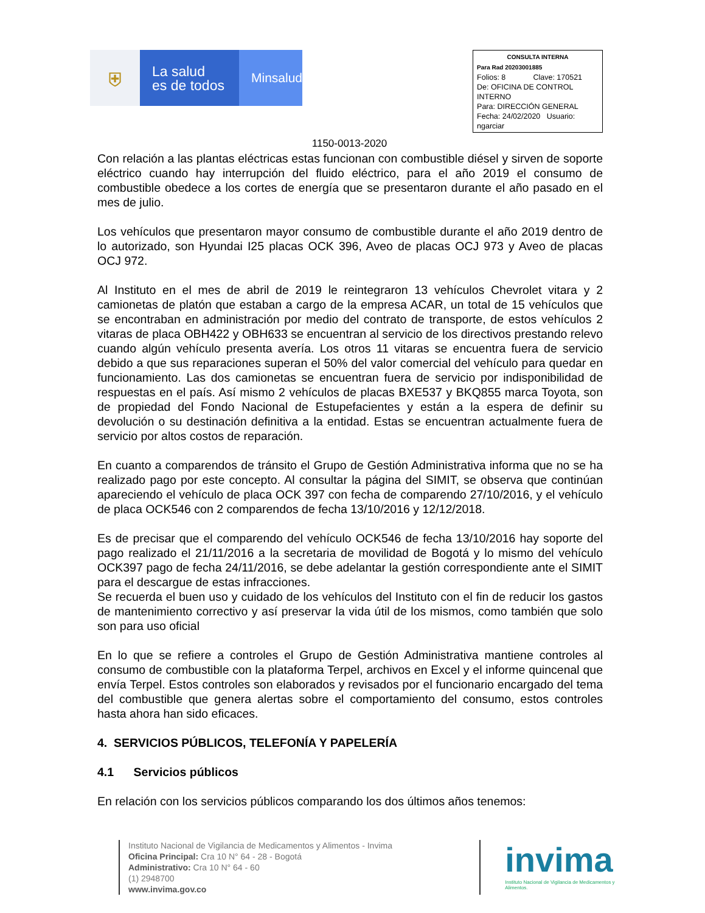⛨
La salud
es de todos
Minsalud
CONSULTA INTERNA
Para Rad 20203001885
Folios: 8 Clave: 170521
De: OFICINA DE CONTROL INTERNO
Para: DIRECCIÓN GENERAL
Fecha: 24/02/2020 Usuario: ngarciar
1150-0013-2020
Con relación a las plantas eléctricas estas funcionan con combustible diésel y sirven de soporte eléctrico cuando hay interrupción del fluido eléctrico, para el año 2019 el consumo de combustible obedece a los cortes de energía que se presentaron durante el año pasado en el mes de julio.
Los vehículos que presentaron mayor consumo de combustible durante el año 2019 dentro de lo autorizado, son Hyundai I25 placas OCK 396, Aveo de placas OCJ 973 y Aveo de placas OCJ 972.
Al Instituto en el mes de abril de 2019 le reintegraron 13 vehículos Chevrolet vitara y 2 camionetas de platón que estaban a cargo de la empresa ACAR, un total de 15 vehículos que se encontraban en administración por medio del contrato de transporte, de estos vehículos 2 vitaras de placa OBH422 y OBH633 se encuentran al servicio de los directivos prestando relevo cuando algún vehículo presenta avería. Los otros 11 vitaras se encuentra fuera de servicio debido a que sus reparaciones superan el 50% del valor comercial del vehículo para quedar en funcionamiento. Las dos camionetas se encuentran fuera de servicio por indisponibilidad de respuestas en el país. Así mismo 2 vehículos de placas BXE537 y BKQ855 marca Toyota, son de propiedad del Fondo Nacional de Estupefacientes y están a la espera de definir su devolución o su destinación definitiva a la entidad. Estas se encuentran actualmente fuera de servicio por altos costos de reparación.
En cuanto a comparendos de tránsito el Grupo de Gestión Administrativa informa que no se ha realizado pago por este concepto. Al consultar la página del SIMIT, se observa que continúan apareciendo el vehículo de placa OCK 397 con fecha de comparendo 27/10/2016, y el vehículo de placa OCK546 con 2 comparendos de fecha 13/10/2016 y 12/12/2018.
Es de precisar que el comparendo del vehículo OCK546 de fecha 13/10/2016 hay soporte del pago realizado el 21/11/2016 a la secretaria de movilidad de Bogotá y lo mismo del vehículo OCK397 pago de fecha 24/11/2016, se debe adelantar la gestión correspondiente ante el SIMIT para el descargue de estas infracciones.
Se recuerda el buen uso y cuidado de los vehículos del Instituto con el fin de reducir los gastos de mantenimiento correctivo y así preservar la vida útil de los mismos, como también que solo son para uso oficial
En lo que se refiere a controles el Grupo de Gestión Administrativa mantiene controles al consumo de combustible con la plataforma Terpel, archivos en Excel y el informe quincenal que envía Terpel. Estos controles son elaborados y revisados por el funcionario encargado del tema del combustible que genera alertas sobre el comportamiento del consumo, estos controles hasta ahora han sido eficaces.
4. SERVICIOS PÚBLICOS, TELEFONÍA Y PAPELERÍA
4.1 Servicios públicos
En relación con los servicios públicos comparando los dos últimos años tenemos:
Instituto Nacional de Vigilancia de Medicamentos y Alimentos - Invima
Oficina Principal: Cra 10 N° 64 - 28 - Bogotá
Administrativo: Cra 10 N° 64 - 60
(1) 2948700
www.invima.gov.co
invima
Instituto Nacional de Vigilancia de Medicamentos y Alimentos.